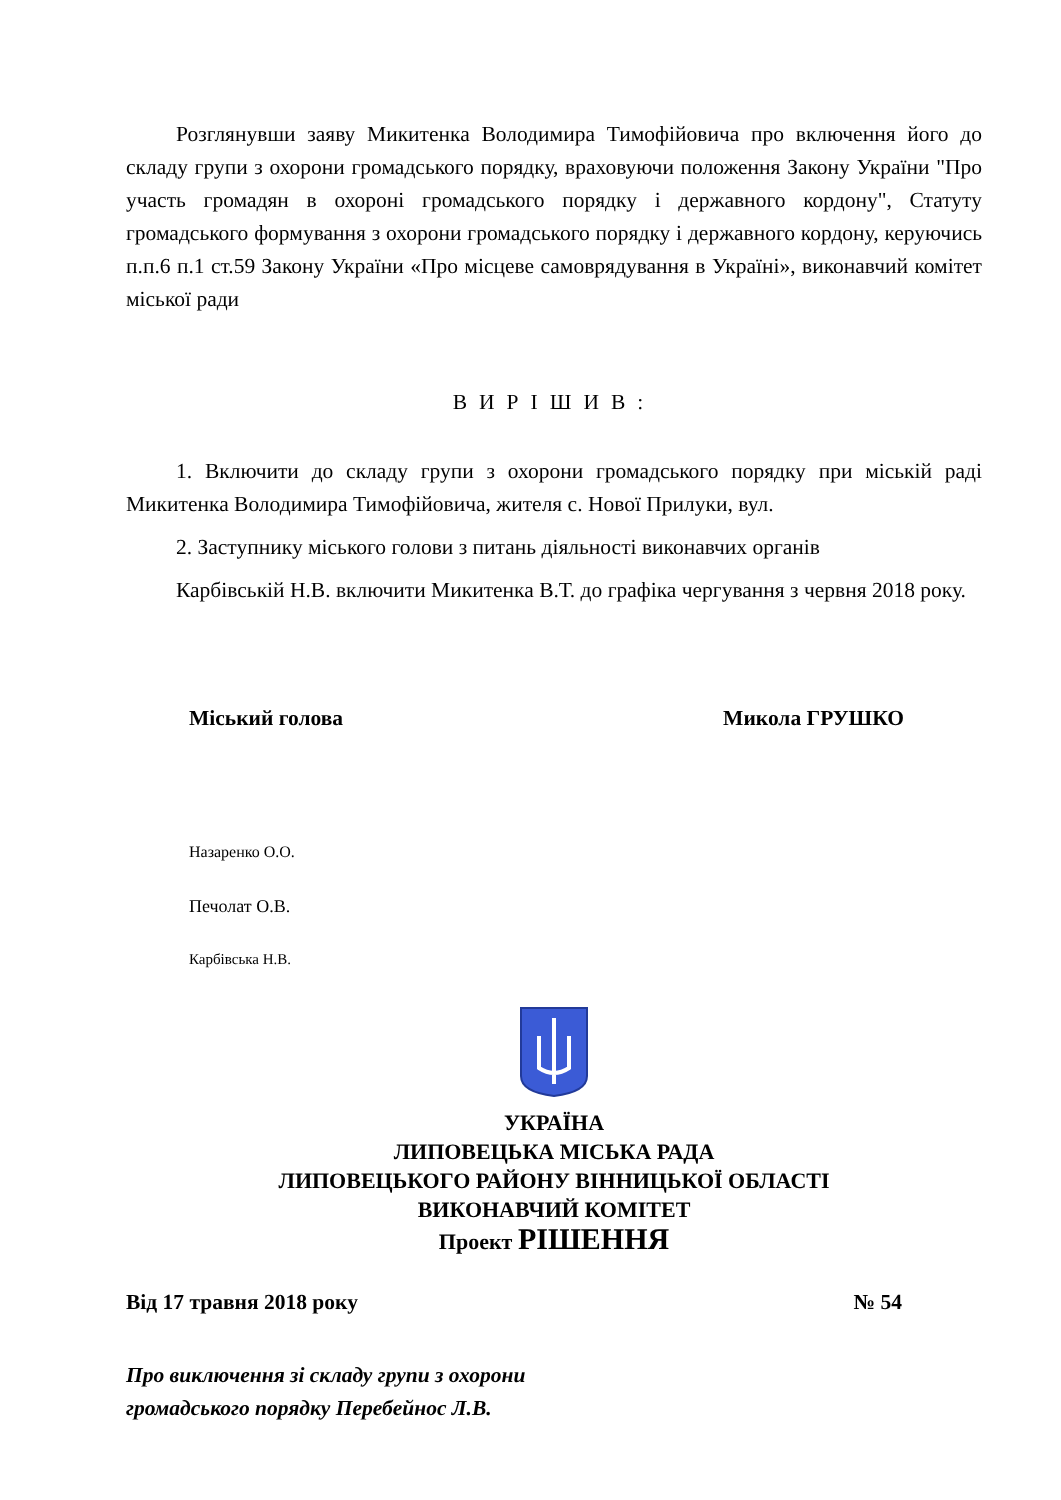Розглянувши заяву Микитенка Володимира Тимофійовича про включення його до складу групи з охорони громадського порядку, враховуючи положення Закону України "Про участь громадян в охороні громадського порядку і державного кордону", Статуту громадського формування з охорони громадського порядку і державного кордону, керуючись п.п.6 п.1 ст.59 Закону України «Про місцеве самоврядування в Україні», виконавчий комітет міської ради
ВИРІШИВ:
1. Включити до складу групи з охорони громадського порядку при міській раді Микитенка Володимира Тимофійовича, жителя с. Нової Прилуки, вул.
2. Заступнику міського голови з питань діяльності виконавчих органів
Карбівській Н.В. включити Микитенка В.Т. до графіка чергування з червня 2018 року.
Міський голова Микола ГРУШКО
Назаренко О.О.
Печолат О.В.
Карбівська Н.В.
УКРАЇНА
ЛИПОВЕЦЬКА МІСЬКА РАДА
ЛИПОВЕЦЬКОГО РАЙОНУ ВІННИЦЬКОЇ ОБЛАСТІ
ВИКОНАВЧИЙ КОМІТЕТ
Проект РІШЕННЯ
Від 17 травня 2018 року № 54
Про виключення зі складу групи з охорони
громадського порядку Перебейнос Л.В.